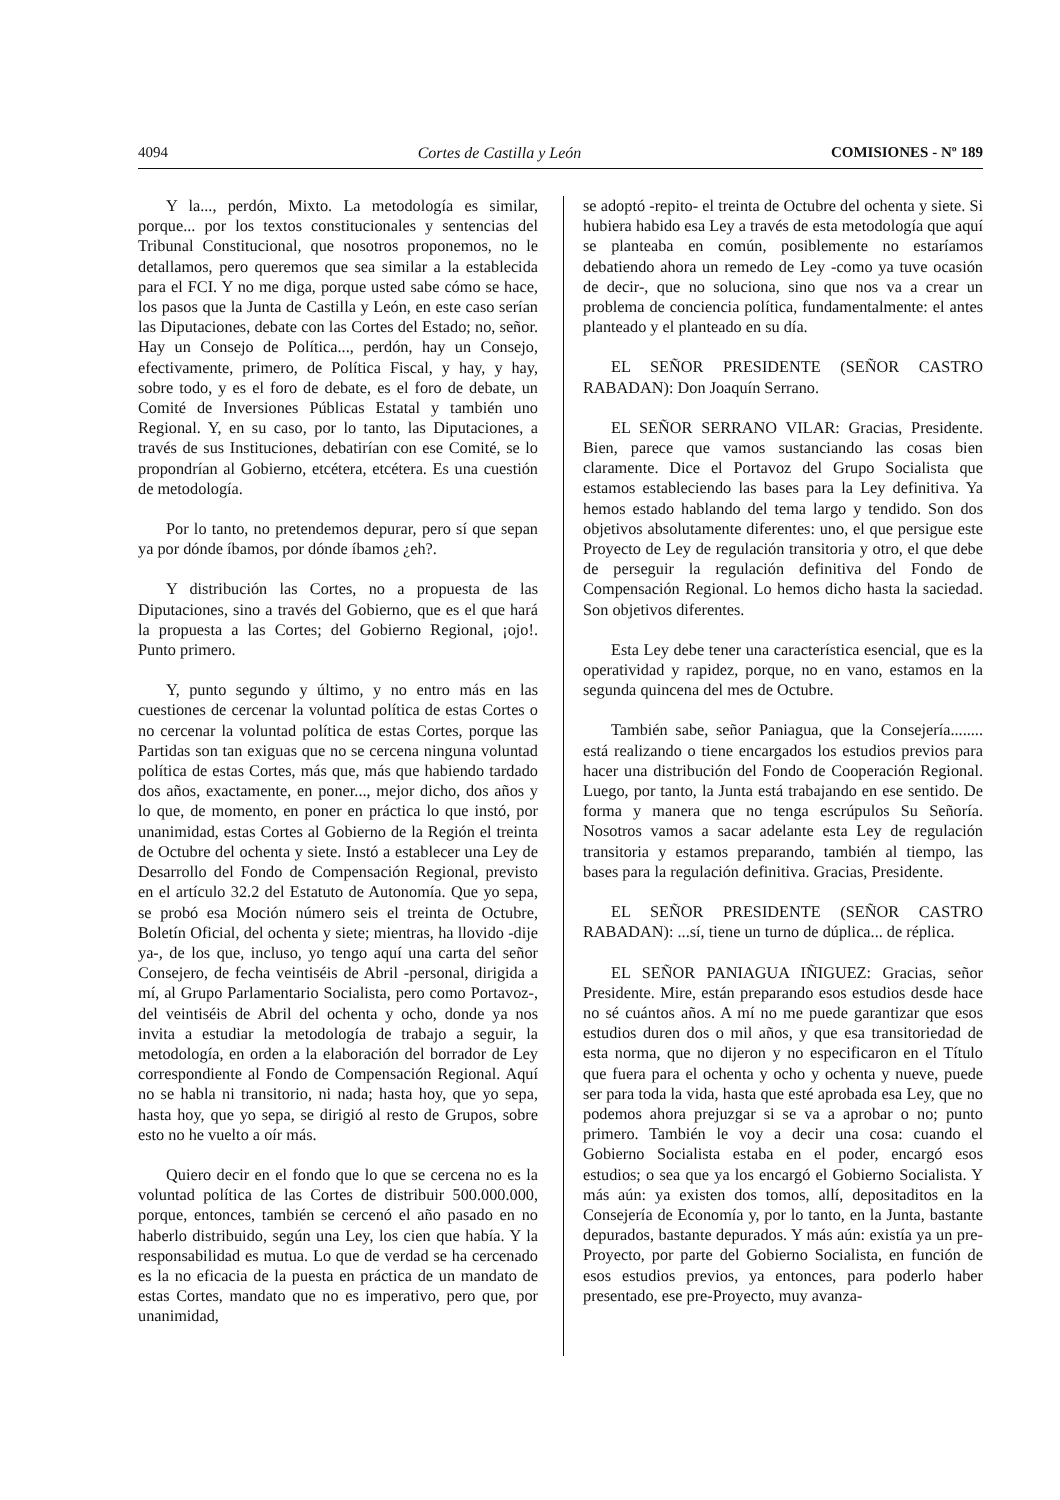4094 Cortes de Castilla y León COMISIONES - Nº 189
Y la..., perdón, Mixto. La metodología es similar, porque... por los textos constitucionales y sentencias del Tribunal Constitucional, que nosotros proponemos, no le detallamos, pero queremos que sea similar a la establecida para el FCI. Y no me diga, porque usted sabe cómo se hace, los pasos que la Junta de Castilla y León, en este caso serían las Diputaciones, debate con las Cortes del Estado; no, señor. Hay un Consejo de Política..., perdón, hay un Consejo, efectivamente, primero, de Política Fiscal, y hay, y hay, sobre todo, y es el foro de debate, es el foro de debate, un Comité de Inversiones Públicas Estatal y también uno Regional. Y, en su caso, por lo tanto, las Diputaciones, a través de sus Instituciones, debatirían con ese Comité, se lo propondrían al Gobierno, etcétera, etcétera. Es una cuestión de metodología.
Por lo tanto, no pretendemos depurar, pero sí que sepan ya por dónde íbamos, por dónde íbamos ¿eh?.
Y distribución las Cortes, no a propuesta de las Diputaciones, sino a través del Gobierno, que es el que hará la propuesta a las Cortes; del Gobierno Regional, ¡ojo!. Punto primero.
Y, punto segundo y último, y no entro más en las cuestiones de cercenar la voluntad política de estas Cortes o no cercenar la voluntad política de estas Cortes, porque las Partidas son tan exiguas que no se cercena ninguna voluntad política de estas Cortes, más que, más que habiendo tardado dos años, exactamente, en poner..., mejor dicho, dos años y lo que, de momento, en poner en práctica lo que instó, por unanimidad, estas Cortes al Gobierno de la Región el treinta de Octubre del ochenta y siete. Instó a establecer una Ley de Desarrollo del Fondo de Compensación Regional, previsto en el artículo 32.2 del Estatuto de Autonomía. Que yo sepa, se probó esa Moción número seis el treinta de Octubre, Boletín Oficial, del ochenta y siete; mientras, ha llovido -dije ya-, de los que, incluso, yo tengo aquí una carta del señor Consejero, de fecha veintiséis de Abril -personal, dirigida a mí, al Grupo Parlamentario Socialista, pero como Portavoz-, del veintiséis de Abril del ochenta y ocho, donde ya nos invita a estudiar la metodología de trabajo a seguir, la metodología, en orden a la elaboración del borrador de Ley correspondiente al Fondo de Compensación Regional. Aquí no se habla ni transitorio, ni nada; hasta hoy, que yo sepa, hasta hoy, que yo sepa, se dirigió al resto de Grupos, sobre esto no he vuelto a oír más.
Quiero decir en el fondo que lo que se cercena no es la voluntad política de las Cortes de distribuir 500.000.000, porque, entonces, también se cercenó el año pasado en no haberlo distribuido, según una Ley, los cien que había. Y la responsabilidad es mutua. Lo que de verdad se ha cercenado es la no eficacia de la puesta en práctica de un mandato de estas Cortes, mandato que no es imperativo, pero que, por unanimidad,
se adoptó -repito- el treinta de Octubre del ochenta y siete. Si hubiera habido esa Ley a través de esta metodología que aquí se planteaba en común, posiblemente no estaríamos debatiendo ahora un remedo de Ley -como ya tuve ocasión de decir-, que no soluciona, sino que nos va a crear un problema de conciencia política, fundamentalmente: el antes planteado y el planteado en su día.
EL SEÑOR PRESIDENTE (SEÑOR CASTRO RABADAN): Don Joaquín Serrano.
EL SEÑOR SERRANO VILAR: Gracias, Presidente. Bien, parece que vamos sustanciando las cosas bien claramente. Dice el Portavoz del Grupo Socialista que estamos estableciendo las bases para la Ley definitiva. Ya hemos estado hablando del tema largo y tendido. Son dos objetivos absolutamente diferentes: uno, el que persigue este Proyecto de Ley de regulación transitoria y otro, el que debe de perseguir la regulación definitiva del Fondo de Compensación Regional. Lo hemos dicho hasta la saciedad. Son objetivos diferentes.
Esta Ley debe tener una característica esencial, que es la operatividad y rapidez, porque, no en vano, estamos en la segunda quincena del mes de Octubre.
También sabe, señor Paniagua, que la Consejería........ está realizando o tiene encargados los estudios previos para hacer una distribución del Fondo de Cooperación Regional. Luego, por tanto, la Junta está trabajando en ese sentido. De forma y manera que no tenga escrúpulos Su Señoría. Nosotros vamos a sacar adelante esta Ley de regulación transitoria y estamos preparando, también al tiempo, las bases para la regulación definitiva. Gracias, Presidente.
EL SEÑOR PRESIDENTE (SEÑOR CASTRO RABADAN): ...sí, tiene un turno de dúplica... de réplica.
EL SEÑOR PANIAGUA IÑIGUEZ: Gracias, señor Presidente. Mire, están preparando esos estudios desde hace no sé cuántos años. A mí no me puede garantizar que esos estudios duren dos o mil años, y que esa transitoriedad de esta norma, que no dijeron y no especificaron en el Título que fuera para el ochenta y ocho y ochenta y nueve, puede ser para toda la vida, hasta que esté aprobada esa Ley, que no podemos ahora prejuzgar si se va a aprobar o no; punto primero. También le voy a decir una cosa: cuando el Gobierno Socialista estaba en el poder, encargó esos estudios; o sea que ya los encargó el Gobierno Socialista. Y más aún: ya existen dos tomos, allí, depositaditos en la Consejería de Economía y, por lo tanto, en la Junta, bastante depurados, bastante depurados. Y más aún: existía ya un pre-Proyecto, por parte del Gobierno Socialista, en función de esos estudios previos, ya entonces, para poderlo haber presentado, ese pre-Proyecto, muy avanza-